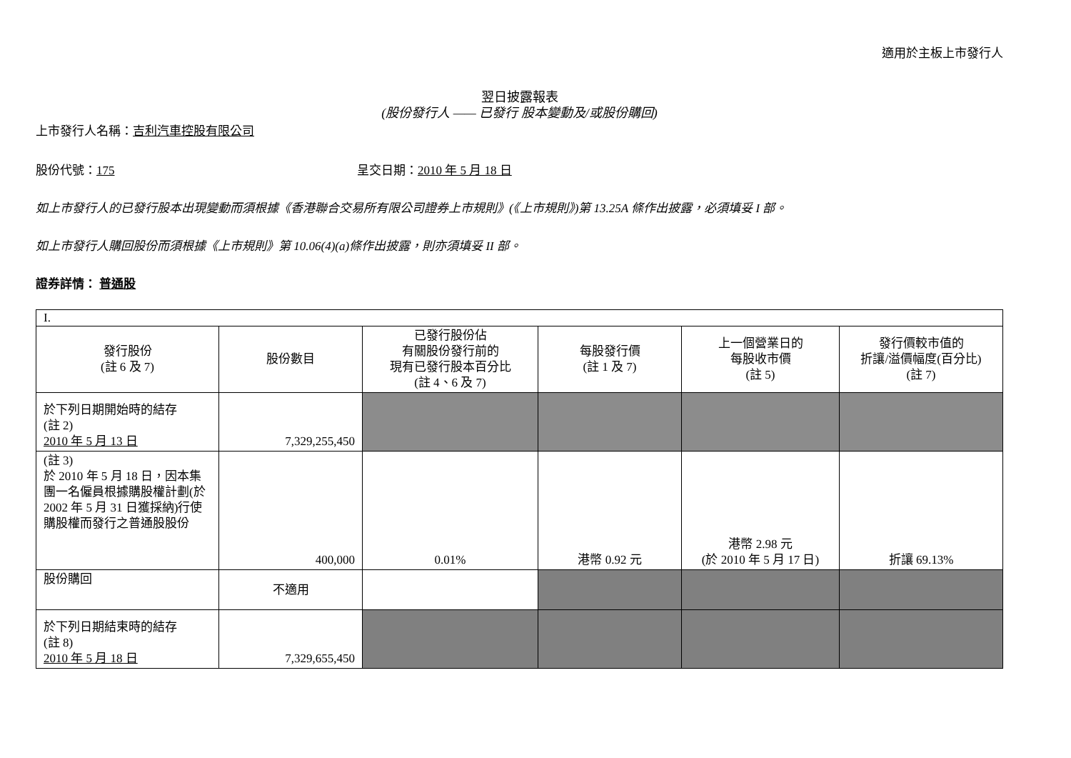適用於主板上市發行人
翌日披露報表
(股份發行人 —— 已發行 股本變動及/或股份購回)
上市發行人名稱：吉利汽車控股有限公司
股份代號：175 呈交日期：2010 年 5 月 18 日
如上市發行人的已發行股本出現變動而須根據《香港聯合交易所有限公司證券上市規則》(《上市規則》)第 13.25A 條作出披露，必須填妥 I 部。
如上市發行人購回股份而須根據《上市規則》第 10.06(4)(a)條作出披露，則亦須填妥 II 部。
證券詳情： 普通股
| I. | | | | | |
| 發行股份 (註 6 及 7) | 股份數目 | 已發行股份佔 有關股份發行前的 現有已發行股本百分比 (註 4、6 及 7) | 每股發行價 (註 1 及 7) | 上一個營業日的 每股收市價 (註 5) | 發行價較市值的 折讓/溢價幅度(百分比) (註 7) |
| 於下列日期開始時的結存 (註 2) 2010 年 5 月 13 日 | 7,329,255,450 | | | | |
| (註 3) 於 2010 年 5 月 18 日，因本集團一名僱員根據購股權計劃(於 2002 年 5 月 31 日獲採納)行使購股權而發行之普通股股份 | 400,000 | 0.01% | 港幣 0.92 元 | 港幣 2.98 元 (於 2010 年 5 月 17 日) | 折讓 69.13% |
| 股份購回 | 不適用 | | | | |
| 於下列日期結束時的結存 (註 8) 2010 年 5 月 18 日 | 7,329,655,450 | | | | |